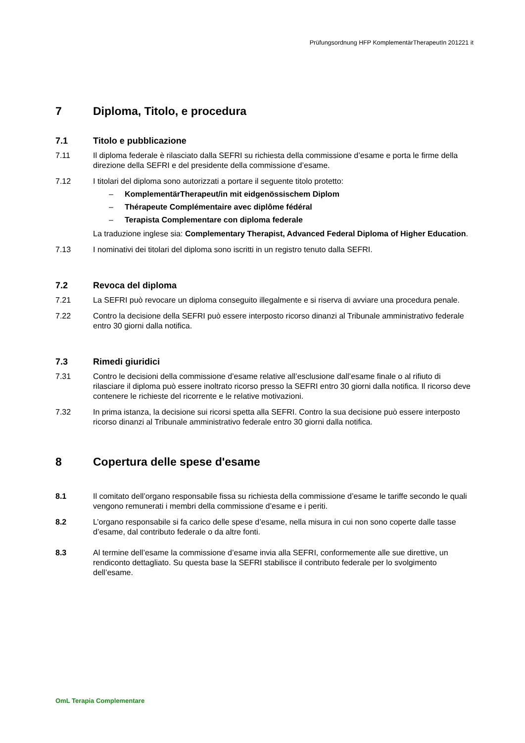Prüfungsordnung HFP KomplementärTherapeutIn 201221 it
7 Diploma, Titolo, e procedura
7.1 Titolo e pubblicazione
7.11 Il diploma federale è rilasciato dalla SEFRI su richiesta della commissione d’esame e porta le firme della direzione della SEFRI e del presidente della commissione d’esame.
7.12 I titolari del diploma sono autorizzati a portare il seguente titolo protetto:
– KomplementärTherapeut/in mit eidgenössischem Diplom
– Thérapeute Complémentaire avec diplôme fédéral
– Terapista Complementare con diploma federale
La traduzione inglese sia: Complementary Therapist, Advanced Federal Diploma of Higher Education.
7.13 I nominativi dei titolari del diploma sono iscritti in un registro tenuto dalla SEFRI.
7.2 Revoca del diploma
7.21 La SEFRI può revocare un diploma conseguito illegalmente e si riserva di avviare una procedura penale.
7.22 Contro la decisione della SEFRI può essere interposto ricorso dinanzi al Tribunale amministrativo federale entro 30 giorni dalla notifica.
7.3 Rimedi giuridici
7.31 Contro le decisioni della commissione d’esame relative all’esclusione dall’esame finale o al rifiuto di rilasciare il diploma può essere inoltrato ricorso presso la SEFRI entro 30 giorni dalla notifica. Il ricorso deve contenere le richieste del ricorrente e le relative motivazioni.
7.32 In prima istanza, la decisione sui ricorsi spetta alla SEFRI. Contro la sua decisione può essere interposto ricorso dinanzi al Tribunale amministrativo federale entro 30 giorni dalla notifica.
8 Copertura delle spese d'esame
8.1 Il comitato dell’organo responsabile fissa su richiesta della commissione d’esame le tariffe secondo le quali vengono remunerati i membri della commissione d’esame e i periti.
8.2 L’organo responsabile si fa carico delle spese d’esame, nella misura in cui non sono coperte dalle tasse d’esame, dal contributo federale o da altre fonti.
8.3 Al termine dell’esame la commissione d’esame invia alla SEFRI, conformemente alle sue direttive, un rendiconto dettagliato. Su questa base la SEFRI stabilisce il contributo federale per lo svolgimento dell’esame.
OmL Terapia Complementare